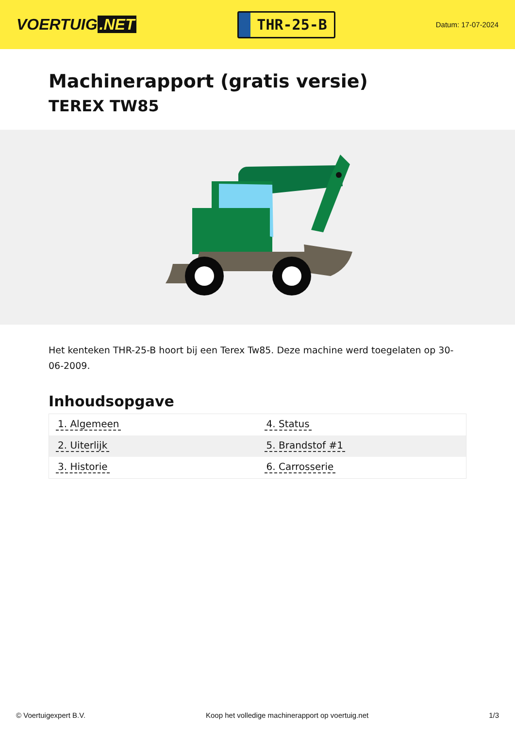VOERTUIG.NET
THR-25-B
Datum: 17-07-2024
Machinerapport (gratis versie)
TEREX TW85
Het kenteken THR-25-B hoort bij een Terex Tw85. Deze machine werd toegelaten op 30-06-2009.
Inhoudsopgave
| 1. Algemeen | 4. Status |
| 2. Uiterlijk | 5. Brandstof #1 |
| 3. Historie | 6. Carrosserie |
© Voertuigexpert B.V. Koop het volledige machinerapport op voertuig.net 1/3